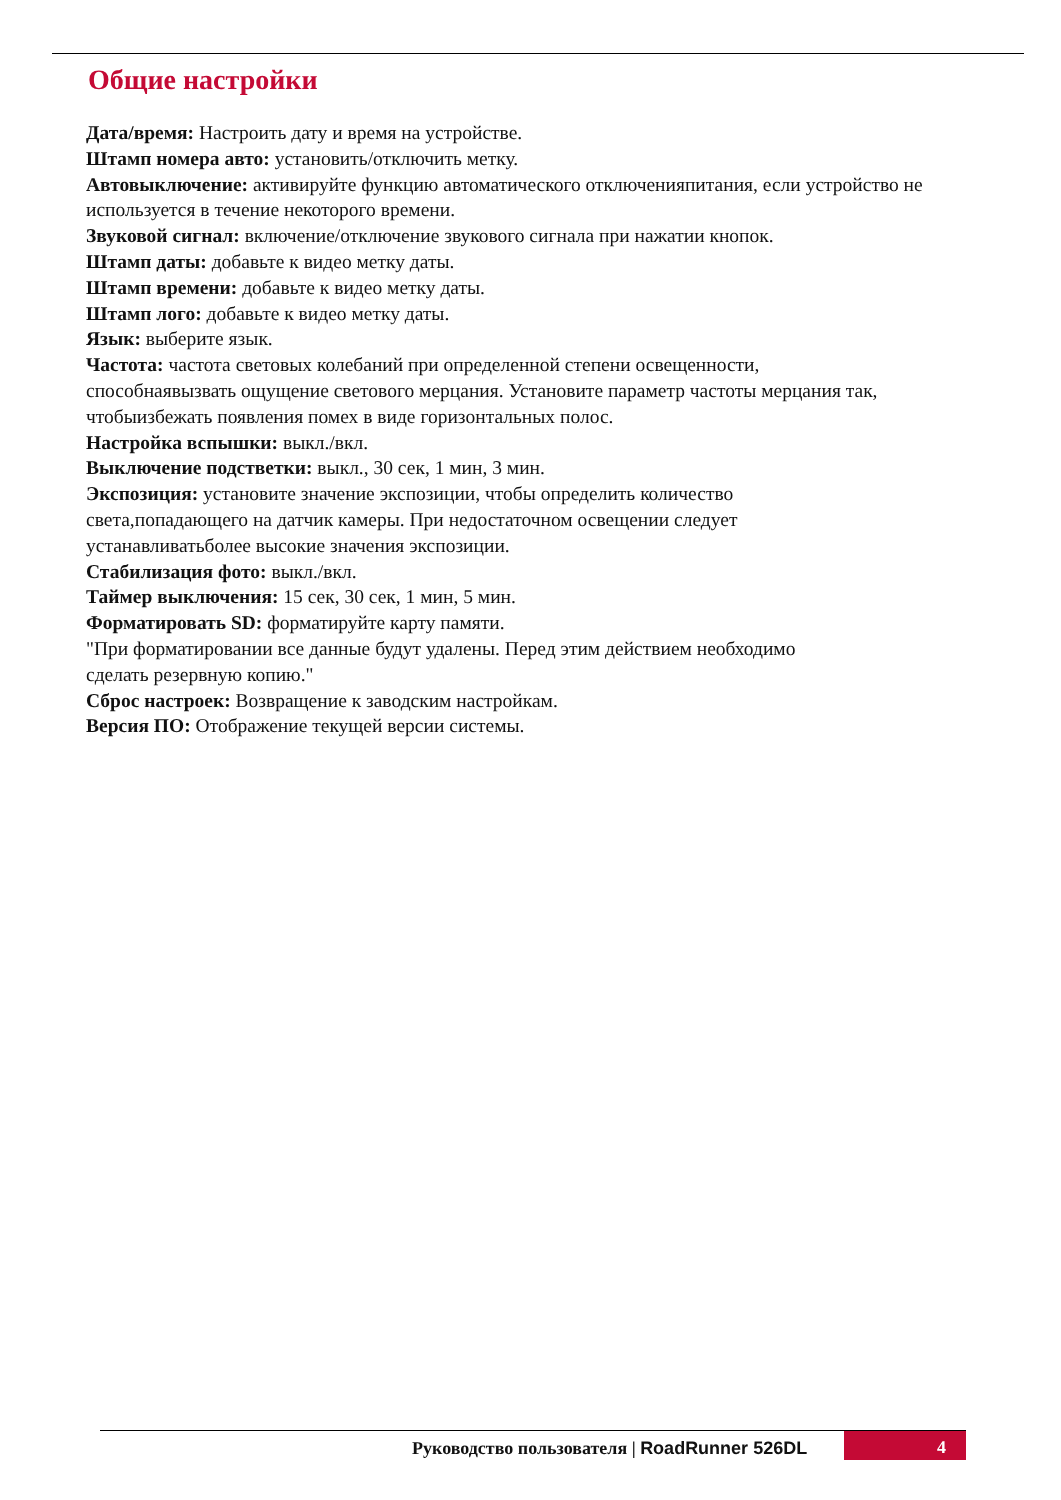Общие настройки
Дата/время: Настроить дату и время на устройстве.
Штамп номера авто: установить/отключить метку.
Автовыключение: активируйте функцию автоматического отключенияпитания, если устройство не используется в течение некоторого времени.
Звуковой сигнал: включение/отключение звукового сигнала при нажатии кнопок.
Штамп даты: добавьте к видео метку даты.
Штамп времени: добавьте к видео метку даты.
Штамп лого: добавьте к видео метку даты.
Язык: выберите язык.
Частота: частота световых колебаний при определенной степени освещенности,
способнаявызвать ощущение светового мерцания. Установите параметр частоты мерцания так, чтобыизбежать появления помех в виде горизонтальных полос.
Настройка вспышки: выкл./вкл.
Выключение подстветки: выкл., 30 сек, 1 мин, 3 мин.
Экспозиция: установите значение экспозиции, чтобы определить количество
света,попадающего на датчик камеры. При недостаточном освещении следует
устанавливатьболее высокие значения экспозиции.
Стабилизация фото: выкл./вкл.
Таймер выключения: 15 сек, 30 сек, 1 мин, 5 мин.
Форматировать SD: форматируйте карту памяти.
"При форматировании все данные будут удалены. Перед этим действием необходимо
сделать резервную копию."
Сброс настроек: Возвращение к заводским настройкам.
Версия ПО: Отображение текущей версии системы.
Руководство пользователя | RoadRunner 526DL
4